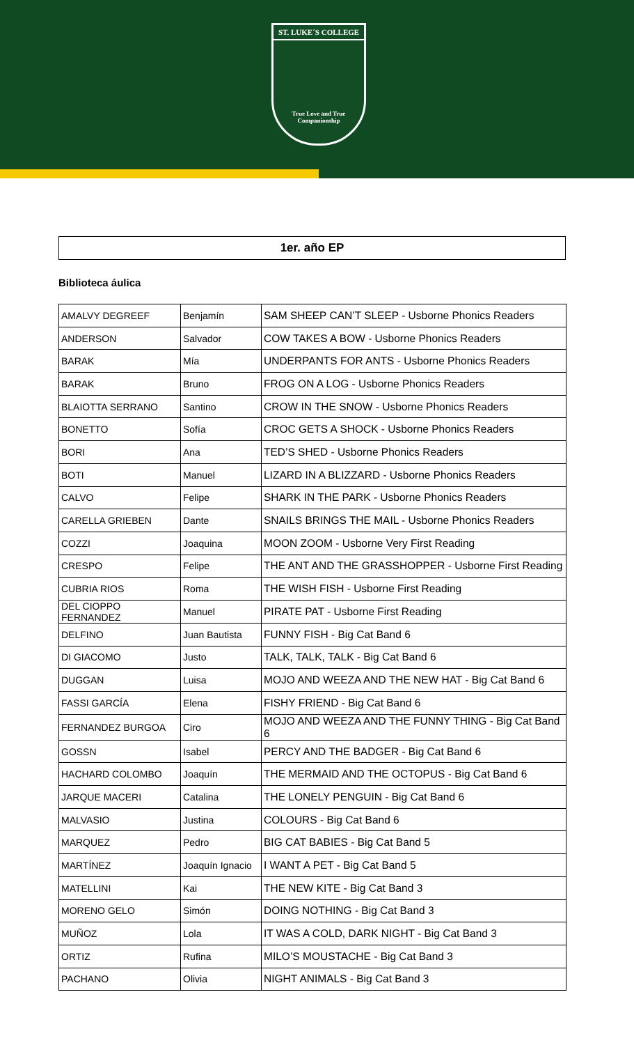ST. LUKE´S COLLEGE
True Love and True Companionship
1er. año EP
Biblioteca áulica
| AMALVY DEGREEF | Benjamín | SAM SHEEP CAN’T SLEEP - Usborne Phonics Readers |
| ANDERSON | Salvador | COW TAKES A BOW - Usborne Phonics Readers |
| BARAK | Mía | UNDERPANTS FOR ANTS - Usborne Phonics Readers |
| BARAK | Bruno | FROG ON A LOG - Usborne Phonics Readers |
| BLAIOTTA SERRANO | Santino | CROW IN THE SNOW - Usborne Phonics Readers |
| BONETTO | Sofía | CROC GETS A SHOCK - Usborne Phonics Readers |
| BORI | Ana | TED’S SHED - Usborne Phonics Readers |
| BOTI | Manuel | LIZARD IN A BLIZZARD - Usborne Phonics Readers |
| CALVO | Felipe | SHARK IN THE PARK - Usborne Phonics Readers |
| CARELLA GRIEBEN | Dante | SNAILS BRINGS THE MAIL - Usborne Phonics Readers |
| COZZI | Joaquina | MOON ZOOM - Usborne Very First Reading |
| CRESPO | Felipe | THE ANT AND THE GRASSHOPPER - Usborne First Reading |
| CUBRIA RIOS | Roma | THE WISH FISH - Usborne First Reading |
| DEL CIOPPO FERNANDEZ | Manuel | PIRATE PAT - Usborne First Reading |
| DELFINO | Juan Bautista | FUNNY FISH - Big Cat Band 6 |
| DI GIACOMO | Justo | TALK, TALK, TALK - Big Cat Band 6 |
| DUGGAN | Luisa | MOJO AND WEEZA AND THE NEW HAT - Big Cat Band 6 |
| FASSI GARCÍA | Elena | FISHY FRIEND - Big Cat Band 6 |
| FERNANDEZ BURGOA | Ciro | MOJO AND WEEZA AND THE FUNNY THING - Big Cat Band 6 |
| GOSSN | Isabel | PERCY AND THE BADGER - Big Cat Band 6 |
| HACHARD COLOMBO | Joaquín | THE MERMAID AND THE OCTOPUS - Big Cat Band 6 |
| JARQUE MACERI | Catalina | THE LONELY PENGUIN - Big Cat Band 6 |
| MALVASIO | Justina | COLOURS - Big Cat Band 6 |
| MARQUEZ | Pedro | BIG CAT BABIES - Big Cat Band 5 |
| MARTÍNEZ | Joaquín Ignacio | I WANT A PET - Big Cat Band 5 |
| MATELLINI | Kai | THE NEW KITE - Big Cat Band 3 |
| MORENO GELO | Simón | DOING NOTHING - Big Cat Band 3 |
| MUÑOZ | Lola | IT WAS A COLD, DARK NIGHT - Big Cat Band 3 |
| ORTIZ | Rufina | MILO’S MOUSTACHE - Big Cat Band 3 |
| PACHANO | Olivia | NIGHT ANIMALS - Big Cat Band 3 |